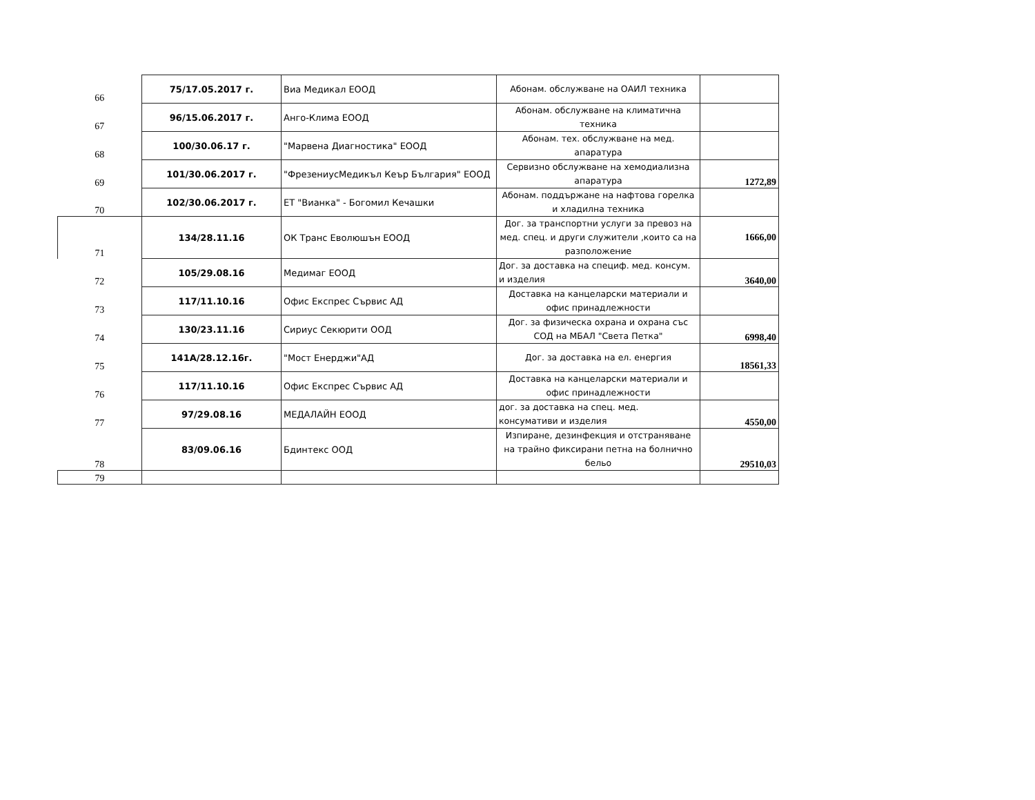| 66 | 75/17.05.2017 г. | Виа Медикал ЕООД | Абонам. обслужване на ОАИЛ техника | |
| 67 | 96/15.06.2017 г. | Анго-Клима ЕООД | Абонам. обслужване на климатична техника | |
| 68 | 100/30.06.17 г. | "Марвена Диагностика" ЕООД | Абонам. тех. обслужване на мед. апаратура | |
| 69 | 101/30.06.2017 г. | "ФрезениусМедикъл Кеър България" ЕООД | Сервизно обслужване на хемодиализна апаратура | 1272,89 |
| 70 | 102/30.06.2017 г. | ЕТ "Вианка" - Богомил Кечашки | Абонам. поддържане на нафтова горелка и хладилна техника | |
| 71 | 134/28.11.16 | ОК Транс Еволюшън ЕООД | Дог. за транспортни услуги за превоз на мед. спец. и други служители ,които са на разположение | 1666,00 |
| 72 | 105/29.08.16 | Медимаг ЕООД | Дог. за доставка на специф. мед. консум. и изделия | 3640,00 |
| 73 | 117/11.10.16 | Офис Експрес Сървис АД | Доставка на канцеларски материали и офис принадлежности | |
| 74 | 130/23.11.16 | Сириус Секюрити ООД | Дог. за физическа охрана и охрана със СОД на МБАЛ "Света Петка" | 6998,40 |
| 75 | 141А/28.12.16г. | "Мост Енерджи"АД | Дог. за доставка на ел. енергия | 18561,33 |
| 76 | 117/11.10.16 | Офис Експрес Сървис АД | Доставка на канцеларски материали и офис принадлежности | |
| 77 | 97/29.08.16 | МЕДАЛАЙН ЕООД | дог. за доставка на спец. мед. консумативи и изделия | 4550,00 |
| 78 | 83/09.06.16 | Бдинтекс ООД | Изпиране, дезинфекция и отстраняване на трайно фиксирани петна на болнично бельо | 29510,03 |
| 79 | | | | |